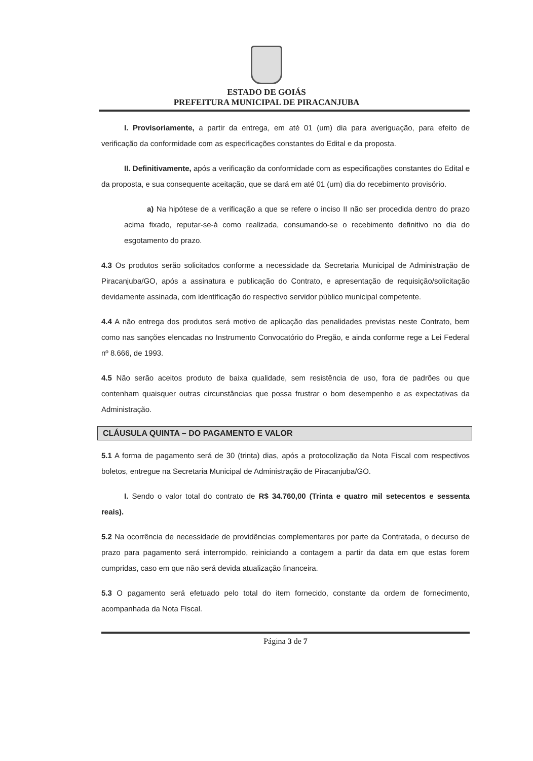ESTADO DE GOIÁS
PREFEITURA MUNICIPAL DE PIRACANJUBA
I. Provisoriamente, a partir da entrega, em até 01 (um) dia para averiguação, para efeito de verificação da conformidade com as especificações constantes do Edital e da proposta.
II. Definitivamente, após a verificação da conformidade com as especificações constantes do Edital e da proposta, e sua consequente aceitação, que se dará em até 01 (um) dia do recebimento provisório.
a) Na hipótese de a verificação a que se refere o inciso II não ser procedida dentro do prazo acima fixado, reputar-se-á como realizada, consumando-se o recebimento definitivo no dia do esgotamento do prazo.
4.3 Os produtos serão solicitados conforme a necessidade da Secretaria Municipal de Administração de Piracanjuba/GO, após a assinatura e publicação do Contrato, e apresentação de requisição/solicitação devidamente assinada, com identificação do respectivo servidor público municipal competente.
4.4 A não entrega dos produtos será motivo de aplicação das penalidades previstas neste Contrato, bem como nas sanções elencadas no Instrumento Convocatório do Pregão, e ainda conforme rege a Lei Federal nº 8.666, de 1993.
4.5 Não serão aceitos produto de baixa qualidade, sem resistência de uso, fora de padrões ou que contenham quaisquer outras circunstâncias que possa frustrar o bom desempenho e as expectativas da Administração.
CLÁUSULA QUINTA – DO PAGAMENTO E VALOR
5.1 A forma de pagamento será de 30 (trinta) dias, após a protocolização da Nota Fiscal com respectivos boletos, entregue na Secretaria Municipal de Administração de Piracanjuba/GO.
I. Sendo o valor total do contrato de R$ 34.760,00 (Trinta e quatro mil setecentos e sessenta reais).
5.2 Na ocorrência de necessidade de providências complementares por parte da Contratada, o decurso de prazo para pagamento será interrompido, reiniciando a contagem a partir da data em que estas forem cumpridas, caso em que não será devida atualização financeira.
5.3 O pagamento será efetuado pelo total do item fornecido, constante da ordem de fornecimento, acompanhada da Nota Fiscal.
Página 3 de 7